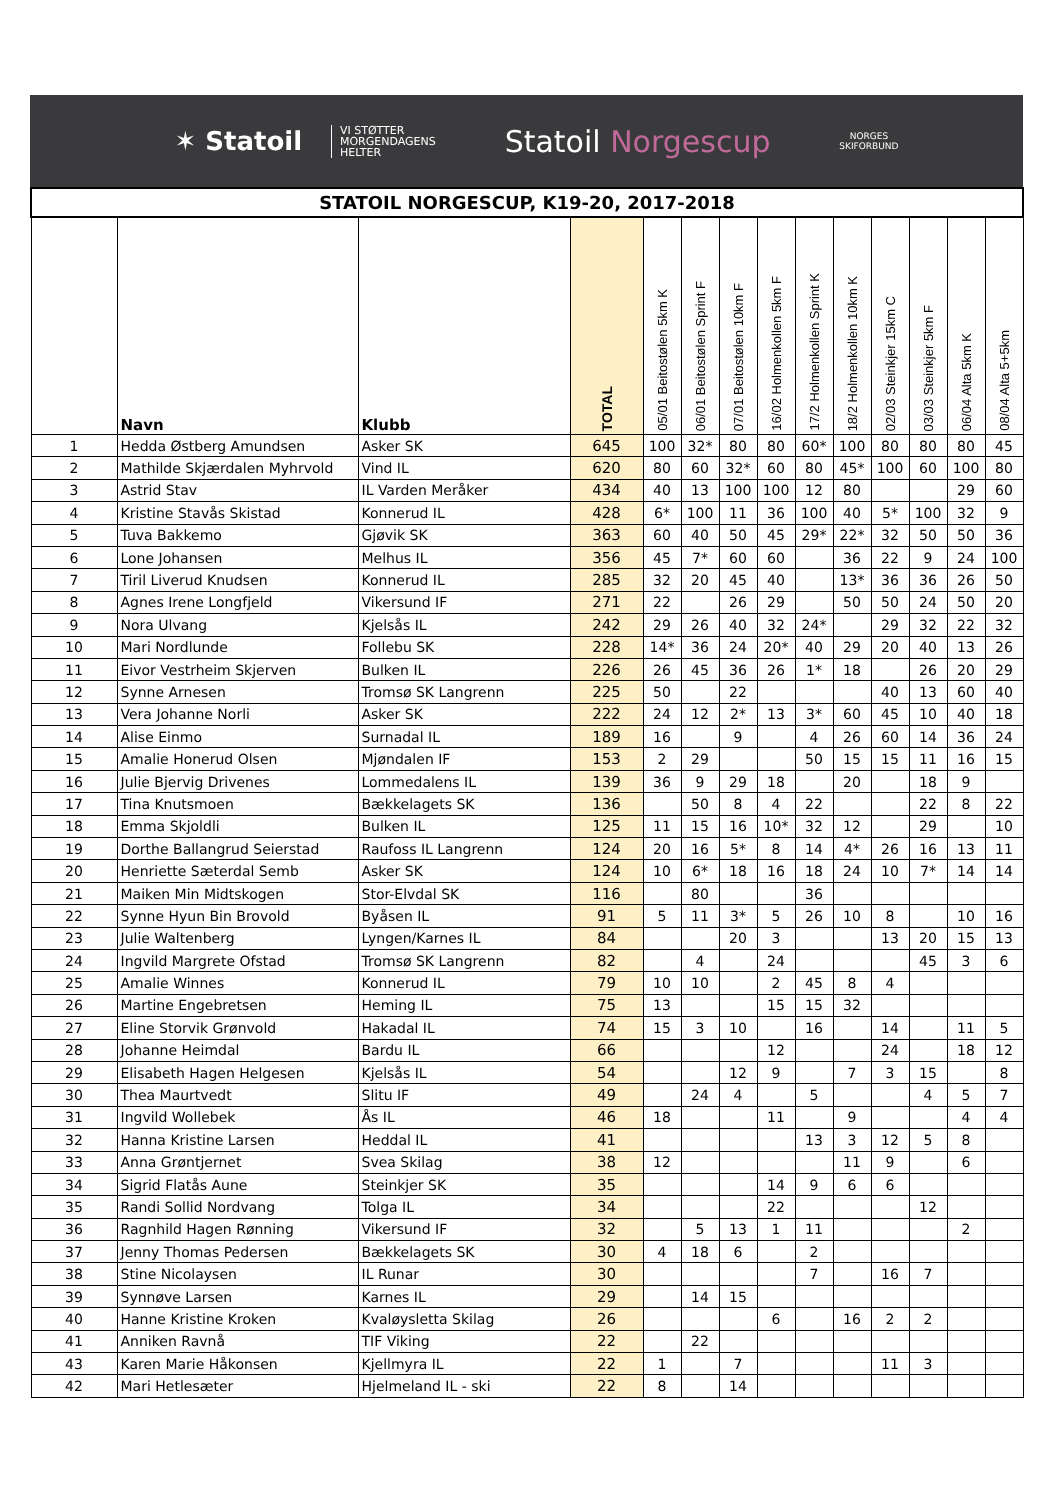✶ Statoil
VI STØTTER
MORGENDAGENS
HELTER
Statoil Norgescup
NORGES
SKIFORBUND
| STATOIL NORGESCUP, K19-20, 2017-2018 | | | | | | | | | | | | | |
| | Navn | Klubb | TOTAL | 05/01 Beitostølen 5km K | 06/01 Beitostølen Sprint F | 07/01 Beitostølen 10km F | 16/02 Holmenkollen 5km F | 17/2 Holmenkollen Sprint K | 18/2 Holmenkollen 10km K | 02/03 Steinkjer 15km C | 03/03 Steinkjer 5km F | 06/04 Alta 5km K | 08/04 Alta 5+5km |
| 1 | Hedda Østberg Amundsen | Asker SK | 645 | 100 | 32* | 80 | 80 | 60* | 100 | 80 | 80 | 80 | 45 |
| 2 | Mathilde Skjærdalen Myhrvold | Vind IL | 620 | 80 | 60 | 32* | 60 | 80 | 45* | 100 | 60 | 100 | 80 |
| 3 | Astrid Stav | IL Varden Meråker | 434 | 40 | 13 | 100 | 100 | 12 | 80 | | | 29 | 60 |
| 4 | Kristine Stavås Skistad | Konnerud IL | 428 | 6* | 100 | 11 | 36 | 100 | 40 | 5* | 100 | 32 | 9 |
| 5 | Tuva Bakkemo | Gjøvik SK | 363 | 60 | 40 | 50 | 45 | 29* | 22* | 32 | 50 | 50 | 36 |
| 6 | Lone Johansen | Melhus IL | 356 | 45 | 7* | 60 | 60 | | 36 | 22 | 9 | 24 | 100 |
| 7 | Tiril Liverud Knudsen | Konnerud IL | 285 | 32 | 20 | 45 | 40 | | 13* | 36 | 36 | 26 | 50 |
| 8 | Agnes Irene Longfjeld | Vikersund IF | 271 | 22 | | 26 | 29 | | 50 | 50 | 24 | 50 | 20 |
| 9 | Nora Ulvang | Kjelsås IL | 242 | 29 | 26 | 40 | 32 | 24* | | 29 | 32 | 22 | 32 |
| 10 | Mari Nordlunde | Follebu SK | 228 | 14* | 36 | 24 | 20* | 40 | 29 | 20 | 40 | 13 | 26 |
| 11 | Eivor Vestrheim Skjerven | Bulken IL | 226 | 26 | 45 | 36 | 26 | 1* | 18 | | 26 | 20 | 29 |
| 12 | Synne Arnesen | Tromsø SK Langrenn | 225 | 50 | | 22 | | | | 40 | 13 | 60 | 40 |
| 13 | Vera Johanne Norli | Asker SK | 222 | 24 | 12 | 2* | 13 | 3* | 60 | 45 | 10 | 40 | 18 |
| 14 | Alise Einmo | Surnadal IL | 189 | 16 | | 9 | | 4 | 26 | 60 | 14 | 36 | 24 |
| 15 | Amalie Honerud Olsen | Mjøndalen IF | 153 | 2 | 29 | | | 50 | 15 | 15 | 11 | 16 | 15 |
| 16 | Julie Bjervig Drivenes | Lommedalens IL | 139 | 36 | 9 | 29 | 18 | | 20 | | 18 | 9 | |
| 17 | Tina Knutsmoen | Bækkelagets SK | 136 | | 50 | 8 | 4 | 22 | | | 22 | 8 | 22 |
| 18 | Emma Skjoldli | Bulken IL | 125 | 11 | 15 | 16 | 10* | 32 | 12 | | 29 | | 10 |
| 19 | Dorthe Ballangrud Seierstad | Raufoss IL Langrenn | 124 | 20 | 16 | 5* | 8 | 14 | 4* | 26 | 16 | 13 | 11 |
| 20 | Henriette Sæterdal Semb | Asker SK | 124 | 10 | 6* | 18 | 16 | 18 | 24 | 10 | 7* | 14 | 14 |
| 21 | Maiken Min Midtskogen | Stor-Elvdal SK | 116 | | 80 | | | 36 | | | | | |
| 22 | Synne Hyun Bin Brovold | Byåsen IL | 91 | 5 | 11 | 3* | 5 | 26 | 10 | 8 | | 10 | 16 |
| 23 | Julie Waltenberg | Lyngen/Karnes IL | 84 | | | 20 | 3 | | | 13 | 20 | 15 | 13 |
| 24 | Ingvild Margrete Ofstad | Tromsø SK Langrenn | 82 | | 4 | | 24 | | | | 45 | 3 | 6 |
| 25 | Amalie Winnes | Konnerud IL | 79 | 10 | 10 | | 2 | 45 | 8 | 4 | | | |
| 26 | Martine Engebretsen | Heming IL | 75 | 13 | | | 15 | 15 | 32 | | | | |
| 27 | Eline Storvik Grønvold | Hakadal IL | 74 | 15 | 3 | 10 | | 16 | | 14 | | 11 | 5 |
| 28 | Johanne Heimdal | Bardu IL | 66 | | | | 12 | | | 24 | | 18 | 12 |
| 29 | Elisabeth Hagen Helgesen | Kjelsås IL | 54 | | | 12 | 9 | | 7 | 3 | 15 | | 8 |
| 30 | Thea Maurtvedt | Slitu IF | 49 | | 24 | 4 | | 5 | | | 4 | 5 | 7 |
| 31 | Ingvild Wollebek | Ås IL | 46 | 18 | | | 11 | | 9 | | | 4 | 4 |
| 32 | Hanna Kristine Larsen | Heddal IL | 41 | | | | | 13 | 3 | 12 | 5 | 8 | |
| 33 | Anna Grøntjernet | Svea Skilag | 38 | 12 | | | | | 11 | 9 | | 6 | |
| 34 | Sigrid Flatås Aune | Steinkjer SK | 35 | | | | 14 | 9 | 6 | 6 | | | |
| 35 | Randi Sollid Nordvang | Tolga IL | 34 | | | | 22 | | | | 12 | | |
| 36 | Ragnhild Hagen Rønning | Vikersund IF | 32 | | 5 | 13 | 1 | 11 | | | | 2 | |
| 37 | Jenny Thomas Pedersen | Bækkelagets SK | 30 | 4 | 18 | 6 | | 2 | | | | | |
| 38 | Stine Nicolaysen | IL Runar | 30 | | | | | 7 | | 16 | 7 | | |
| 39 | Synnøve Larsen | Karnes IL | 29 | | 14 | 15 | | | | | | | |
| 40 | Hanne Kristine Kroken | Kvaløysletta Skilag | 26 | | | | 6 | | 16 | 2 | 2 | | |
| 41 | Anniken Ravnå | TIF Viking | 22 | | 22 | | | | | | | | |
| 43 | Karen Marie Håkonsen | Kjellmyra IL | 22 | 1 | | 7 | | | | 11 | 3 | | |
| 42 | Mari Hetlesæter | Hjelmeland IL - ski | 22 | 8 | | 14 | | | | | | | |